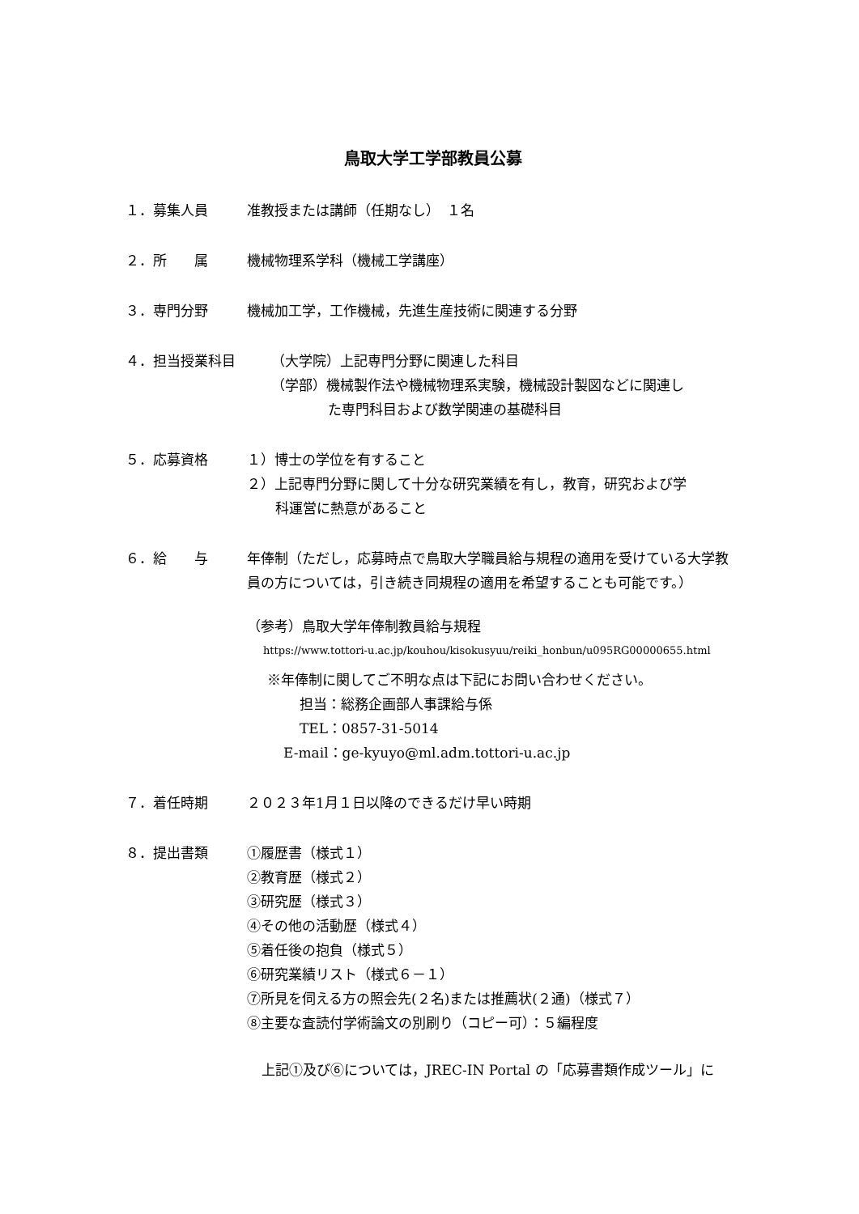鳥取大学工学部教員公募
１．募集人員 准教授または講師（任期なし）　１名
２．所　　属 機械物理系学科（機械工学講座）
３．専門分野 機械加工学，工作機械，先進生産技術に関連する分野
４．担当授業科目 （大学院）上記専門分野に関連した科目
（学部）機械製作法や機械物理系実験，機械設計製図などに関連し
た専門科目および数学関連の基礎科目
５．応募資格 １）博士の学位を有すること
２）上記専門分野に関して十分な研究業績を有し，教育，研究および学
科運営に熱意があること
６．給　　与 年俸制（ただし，応募時点で鳥取大学職員給与規程の適用を受けている大学教員の方については，引き続き同規程の適用を希望することも可能です。）
（参考）鳥取大学年俸制教員給与規程
https://www.tottori-u.ac.jp/kouhou/kisokusyuu/reiki_honbun/u095RG00000655.html
※年俸制に関してご不明な点は下記にお問い合わせください。
担当：総務企画部人事課給与係
TEL：0857-31-5014
E-mail：ge-kyuyo@ml.adm.tottori-u.ac.jp
７．着任時期 ２０２３年1月１日以降のできるだけ早い時期
８．提出書類 ①履歴書（様式１）
②教育歴（様式２）
③研究歴（様式３）
④その他の活動歴（様式４）
⑤着任後の抱負（様式５）
⑥研究業績リスト（様式６－１）
⑦所見を伺える方の照会先(２名)または推薦状(２通)（様式７）
⑧主要な査読付学術論文の別刷り（コピー可）：５編程度
上記①及び⑥については，JREC-IN Portal の「応募書類作成ツール」に